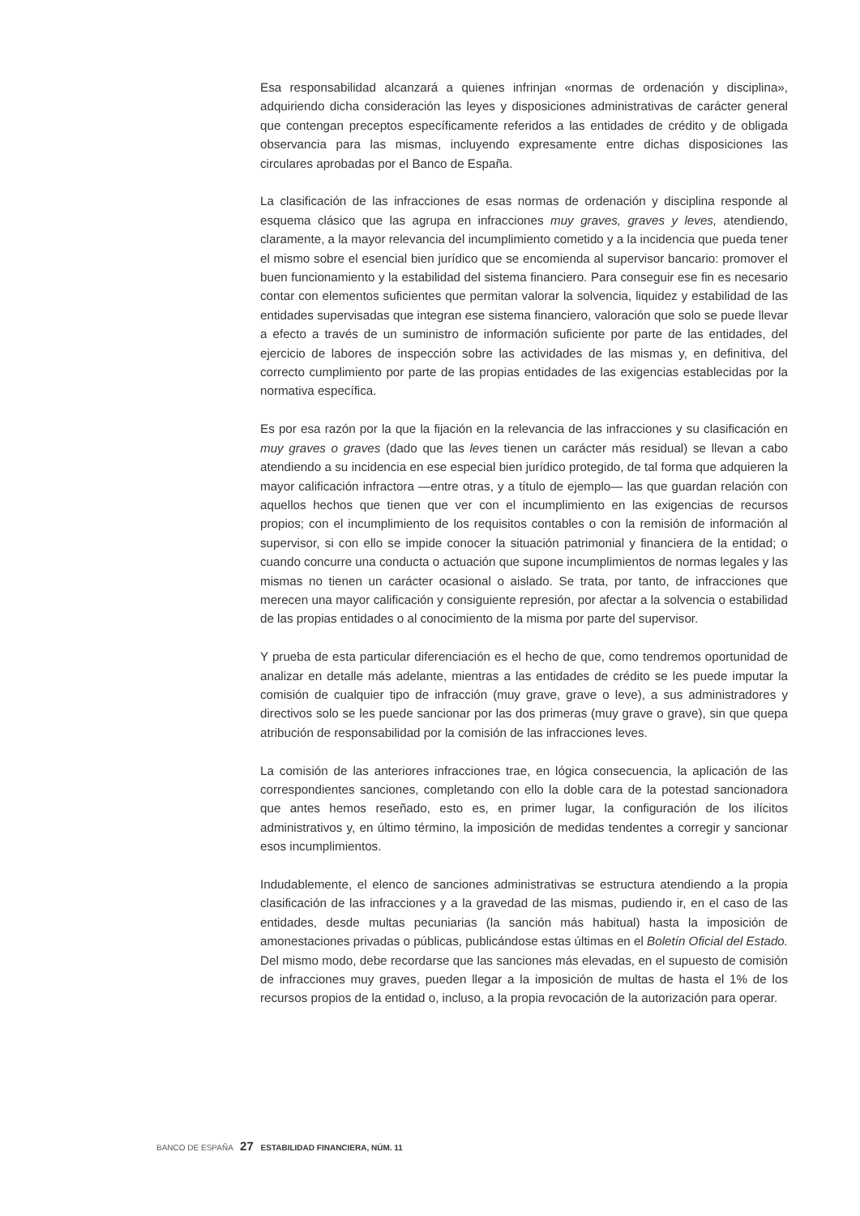Esa responsabilidad alcanzará a quienes infrinjan «normas de ordenación y disciplina», adquiriendo dicha consideración las leyes y disposiciones administrativas de carácter general que contengan preceptos específicamente referidos a las entidades de crédito y de obligada observancia para las mismas, incluyendo expresamente entre dichas disposiciones las circulares aprobadas por el Banco de España.
La clasificación de las infracciones de esas normas de ordenación y disciplina responde al esquema clásico que las agrupa en infracciones muy graves, graves y leves, atendiendo, claramente, a la mayor relevancia del incumplimiento cometido y a la incidencia que pueda tener el mismo sobre el esencial bien jurídico que se encomienda al supervisor bancario: promover el buen funcionamiento y la estabilidad del sistema financiero. Para conseguir ese fin es necesario contar con elementos suficientes que permitan valorar la solvencia, liquidez y estabilidad de las entidades supervisadas que integran ese sistema financiero, valoración que solo se puede llevar a efecto a través de un suministro de información suficiente por parte de las entidades, del ejercicio de labores de inspección sobre las actividades de las mismas y, en definitiva, del correcto cumplimiento por parte de las propias entidades de las exigencias establecidas por la normativa específica.
Es por esa razón por la que la fijación en la relevancia de las infracciones y su clasificación en muy graves o graves (dado que las leves tienen un carácter más residual) se llevan a cabo atendiendo a su incidencia en ese especial bien jurídico protegido, de tal forma que adquieren la mayor calificación infractora —entre otras, y a título de ejemplo— las que guardan relación con aquellos hechos que tienen que ver con el incumplimiento en las exigencias de recursos propios; con el incumplimiento de los requisitos contables o con la remisión de información al supervisor, si con ello se impide conocer la situación patrimonial y financiera de la entidad; o cuando concurre una conducta o actuación que supone incumplimientos de normas legales y las mismas no tienen un carácter ocasional o aislado. Se trata, por tanto, de infracciones que merecen una mayor calificación y consiguiente represión, por afectar a la solvencia o estabilidad de las propias entidades o al conocimiento de la misma por parte del supervisor.
Y prueba de esta particular diferenciación es el hecho de que, como tendremos oportunidad de analizar en detalle más adelante, mientras a las entidades de crédito se les puede imputar la comisión de cualquier tipo de infracción (muy grave, grave o leve), a sus administradores y directivos solo se les puede sancionar por las dos primeras (muy grave o grave), sin que quepa atribución de responsabilidad por la comisión de las infracciones leves.
La comisión de las anteriores infracciones trae, en lógica consecuencia, la aplicación de las correspondientes sanciones, completando con ello la doble cara de la potestad sancionadora que antes hemos reseñado, esto es, en primer lugar, la configuración de los ilícitos administrativos y, en último término, la imposición de medidas tendentes a corregir y sancionar esos incumplimientos.
Indudablemente, el elenco de sanciones administrativas se estructura atendiendo a la propia clasificación de las infracciones y a la gravedad de las mismas, pudiendo ir, en el caso de las entidades, desde multas pecuniarias (la sanción más habitual) hasta la imposición de amonestaciones privadas o públicas, publicándose estas últimas en el Boletín Oficial del Estado. Del mismo modo, debe recordarse que las sanciones más elevadas, en el supuesto de comisión de infracciones muy graves, pueden llegar a la imposición de multas de hasta el 1% de los recursos propios de la entidad o, incluso, a la propia revocación de la autorización para operar.
BANCO DE ESPAÑA 27 ESTABILIDAD FINANCIERA, NÚM. 11